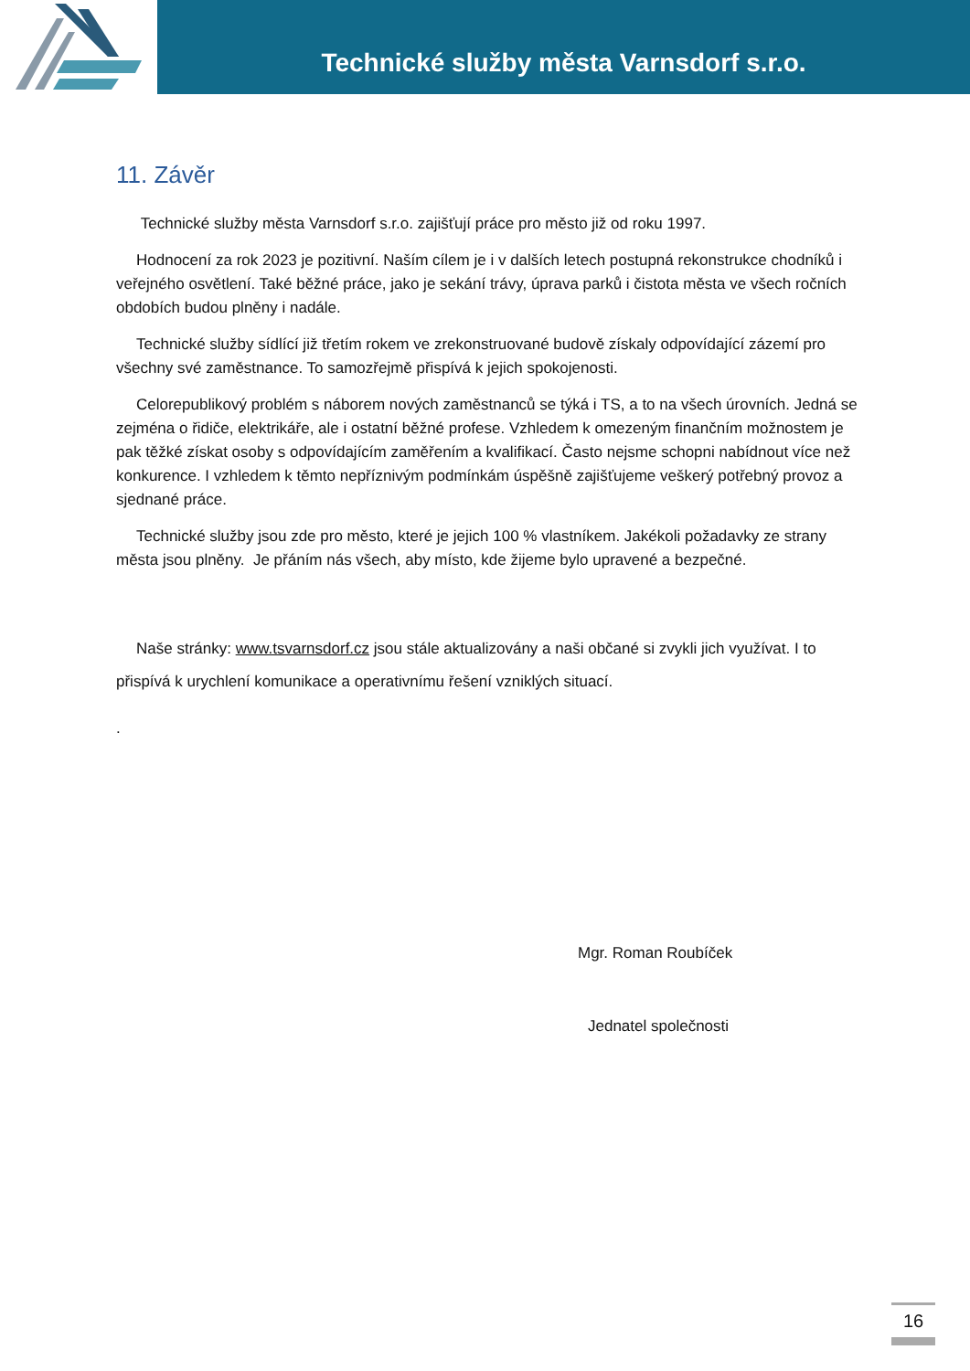Technické služby města Varnsdorf s.r.o.
11. Závěr
Technické služby města Varnsdorf s.r.o. zajišťují práce pro město již od roku 1997.
Hodnocení za rok 2023 je pozitivní. Naším cílem je i v dalších letech postupná rekonstrukce chodníků i veřejného osvětlení. Také běžné práce, jako je sekání trávy, úprava parků i čistota města ve všech ročních obdobích budou plněny i nadále.
Technické služby sídlící již třetím rokem ve zrekonstruované budově získaly odpovídající zázemí pro všechny své zaměstnance. To samozřejmě přispívá k jejich spokojenosti.
Celorepublikový problém s náborem nových zaměstnanců se týká i TS, a to na všech úrovních. Jedná se zejména o řidiče, elektrikáře, ale i ostatní běžné profese. Vzhledem k omezeným finančním možnostem je pak těžké získat osoby s odpovídajícím zaměřením a kvalifikací. Často nejsme schopni nabídnout více než konkurence. I vzhledem k těmto nepříznivým podmínkám úspěšně zajišťujeme veškerý potřebný provoz a sjednané práce.
Technické služby jsou zde pro město, které je jejich 100 % vlastníkem. Jakékoli požadavky ze strany města jsou plněny. Je přáním nás všech, aby místo, kde žijeme bylo upravené a bezpečné.
Naše stránky: www.tsvarnsdorf.cz jsou stále aktualizovány a naši občané si zvykli jich využívat. I to přispívá k urychlení komunikace a operativnímu řešení vzniklých situací.
.
Mgr. Roman Roubíček
Jednatel společnosti
16